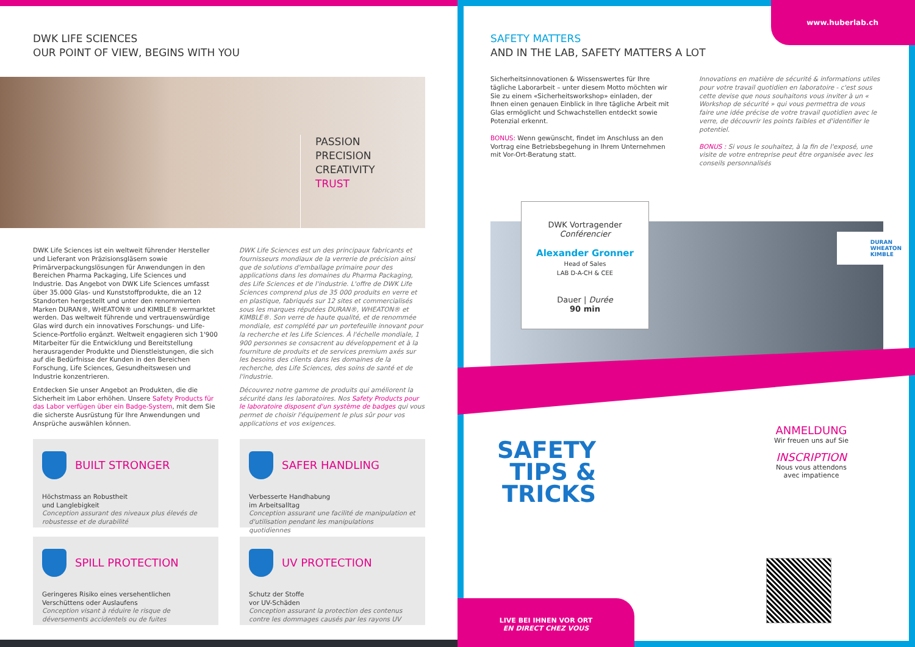DWK LIFE SCIENCES
OUR POINT OF VIEW, BEGINS WITH YOU
PASSION
PRECISION
CREATIVITY
TRUST
DWK Life Sciences ist ein weltweit führender Hersteller und Lieferant von Präzisionsgläsern sowie Primärverpackungslösungen für Anwendungen in den Bereichen Pharma Packaging, Life Sciences und Industrie. Das Angebot von DWK Life Sciences umfasst über 35.000 Glas- und Kunststoffprodukte, die an 12 Standorten hergestellt und unter den renommierten Marken DURAN®, WHEATON® und KIMBLE® vermarktet werden. Das weltweit führende und vertrauenswürdige Glas wird durch ein innovatives Forschungs- und Life-Science-Portfolio ergänzt. Weltweit engagieren sich 1'900 Mitarbeiter für die Entwicklung und Bereitstellung herausragender Produkte und Dienstleistungen, die sich auf die Bedürfnisse der Kunden in den Bereichen Forschung, Life Sciences, Gesundheitswesen und Industrie konzentrieren.
Entdecken Sie unser Angebot an Produkten, die die Sicherheit im Labor erhöhen. Unsere Safety Products für das Labor verfügen über ein Badge-System, mit dem Sie die sicherste Ausrüstung für Ihre Anwendungen und Ansprüche auswählen können.
DWK Life Sciences est un des principaux fabricants et fournisseurs mondiaux de la verrerie de précision ainsi que de solutions d'emballage primaire pour des applications dans les domaines du Pharma Packaging, des Life Sciences et de l'industrie. L'offre de DWK Life Sciences comprend plus de 35 000 produits en verre et en plastique, fabriqués sur 12 sites et commercialisés sous les marques réputées DURAN®, WHEATON® et KIMBLE®. Son verre de haute qualité, et de renommée mondiale, est complété par un portefeuille innovant pour la recherche et les Life Sciences. À l'échelle mondiale, 1 900 personnes se consacrent au développement et à la fourniture de produits et de services premium axés sur les besoins des clients dans les domaines de la recherche, des Life Sciences, des soins de santé et de l'industrie.
Découvrez notre gamme de produits qui améliorent la sécurité dans les laboratoires. Nos Safety Products pour le laboratoire disposent d'un système de badges qui vous permet de choisir l'équipement le plus sûr pour vos applications et vos exigences.
BUILT STRONGER
Höchstmass an Robustheit
und Langlebigkeit
Conception assurant des niveaux plus élevés de robustesse et de durabilité
SAFER HANDLING
Verbesserte Handhabung
im Arbeitsalltag
Conception assurant une facilité de manipulation et d'utilisation pendant les manipulations quotidiennes
SPILL PROTECTION
Geringeres Risiko eines versehentlichen Verschüttens oder Auslaufens
Conception visant à réduire le risque de déversements accidentels ou de fuites
UV PROTECTION
Schutz der Stoffe
vor UV-Schäden
Conception assurant la protection des contenus contre les dommages causés par les rayons UV
www.huberlab.ch
SAFETY MATTERS
AND IN THE LAB, SAFETY MATTERS A LOT
Sicherheitsinnovationen & Wissenswertes für Ihre tägliche Laborarbeit – unter diesem Motto möchten wir Sie zu einem «Sicherheitsworkshop» einladen, der Ihnen einen genauen Einblick in Ihre tägliche Arbeit mit Glas ermöglicht und Schwachstellen entdeckt sowie Potenzial erkennt.
BONUS: Wenn gewünscht, findet im Anschluss an den Vortrag eine Betriebsbegehung in Ihrem Unternehmen mit Vor-Ort-Beratung statt.
Innovations en matière de sécurité & informations utiles pour votre travail quotidien en laboratoire - c'est sous cette devise que nous souhaitons vous inviter à un « Workshop de sécurité » qui vous permettra de vous faire une idée précise de votre travail quotidien avec le verre, de découvrir les points faibles et d'identifier le potentiel.
BONUS : Si vous le souhaitez, à la fin de l'exposé, une visite de votre entreprise peut être organisée avec les conseils personnalisés
DURAN
WHEATON
KIMBLE
DWK Vortragender
Conférencier
Alexander Gronner
Head of Sales
LAB D-A-CH & CEE
Dauer | Durée
90 min
SAFETY
TIPS &
TRICKS
ANMELDUNG
Wir freuen uns auf Sie
INSCRIPTION
Nous vous attendons
avec impatience
LIVE BEI IHNEN VOR ORT
EN DIRECT CHEZ VOUS